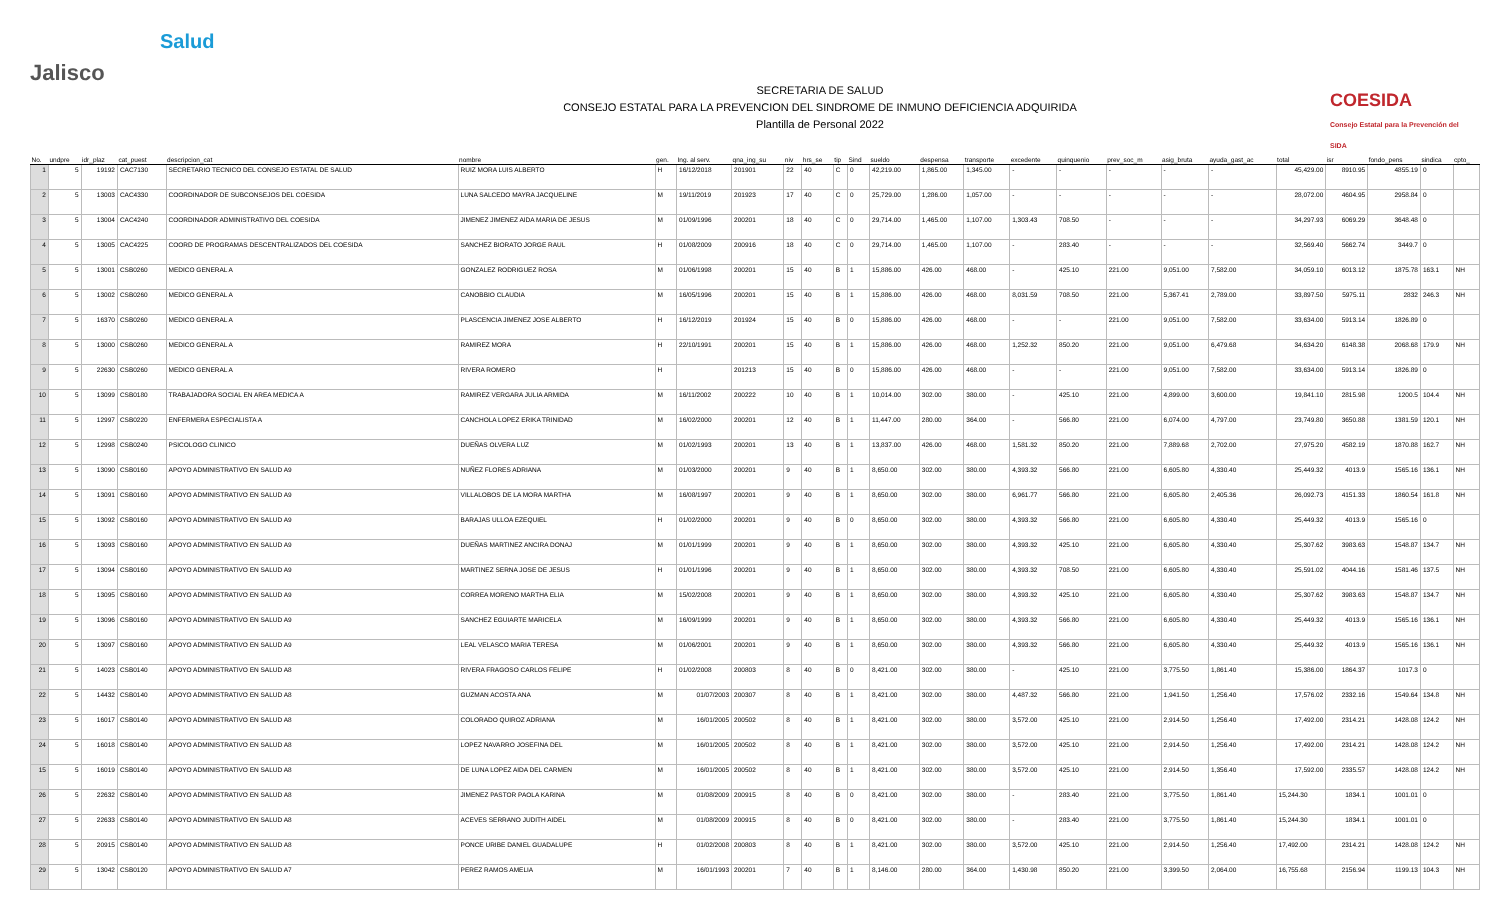Jalisco
Salud
SECRETARIA DE SALUD
CONSEJO ESTATAL PARA LA PREVENCION DEL SINDROME DE INMUNO DEFICIENCIA ADQUIRIDA
Plantilla de Personal 2022
COESIDA
Consejo Estatal para la Prevención del SIDA
| No. | undpre | idr_plaz | cat_puest | descripcion_cat | nombre | gen. | Ing. al serv. | qna_ing_su | niv | hrs_se | tip | Sind | sueldo | despensa | transporte | excedente | quinquenio | prev_soc_m | asig_bruta | ayuda_gast_ac | total | isr | fondo_pens | sindica | cpto_ |
| --- | --- | --- | --- | --- | --- | --- | --- | --- | --- | --- | --- | --- | --- | --- | --- | --- | --- | --- | --- | --- | --- | --- | --- | --- | --- |
| 1 | 5 | 19192 | CAC7130 | SECRETARIO TECNICO DEL CONSEJO ESTATAL DE SALUD | RUIZ MORA LUIS ALBERTO | H | 16/12/2018 | 201901 | 22 | 40 | C | 0 | 42,219.00 | 1,865.00 | 1,345.00 | - | - | - | - | - | 45,429.00 | 8910.95 | 4855.19 | 0 | |
| 2 | 5 | 13003 | CAC4330 | COORDINADOR DE SUBCONSEJOS DEL COESIDA | LUNA SALCEDO MAYRA JACQUELINE | M | 19/11/2019 | 201923 | 17 | 40 | C | 0 | 25,729.00 | 1,286.00 | 1,057.00 | - | - | - | - | - | 28,072.00 | 4604.95 | 2958.84 | 0 | |
| 3 | 5 | 13004 | CAC4240 | COORDINADOR ADMINISTRATIVO DEL COESIDA | JIMENEZ JIMENEZ AIDA MARIA DE JESUS | M | 01/09/1996 | 200201 | 18 | 40 | C | 0 | 29,714.00 | 1,465.00 | 1,107.00 | 1,303.43 | 708.50 | - | - | - | 34,297.93 | 6069.29 | 3648.48 | 0 | |
| 4 | 5 | 13005 | CAC4225 | COORD DE PROGRAMAS DESCENTRALIZADOS DEL COESIDA | SANCHEZ BIORATO JORGE RAUL | H | 01/08/2009 | 200916 | 18 | 40 | C | 0 | 29,714.00 | 1,465.00 | 1,107.00 | - | 283.40 | - | - | - | 32,569.40 | 5662.74 | 3449.7 | 0 | |
| 5 | 5 | 13001 | CSB0260 | MEDICO GENERAL A | GONZALEZ RODRIGUEZ ROSA | M | 01/06/1998 | 200201 | 15 | 40 | B | 1 | 15,886.00 | 426.00 | 468.00 | - | 425.10 | 221.00 | 9,051.00 | 7,582.00 | 34,059.10 | 6013.12 | 1875.78 | 163.1 | NH |
| 6 | 5 | 13002 | CSB0260 | MEDICO GENERAL A | CANOBBIO CLAUDIA | M | 16/05/1996 | 200201 | 15 | 40 | B | 1 | 15,886.00 | 426.00 | 468.00 | 8,031.59 | 708.50 | 221.00 | 5,367.41 | 2,789.00 | 33,897.50 | 5975.11 | 2832 | 246.3 | NH |
| 7 | 5 | 16370 | CSB0260 | MEDICO GENERAL A | PLASCENCIA JIMENEZ JOSE ALBERTO | H | 16/12/2019 | 201924 | 15 | 40 | B | 0 | 15,886.00 | 426.00 | 468.00 | - | - | 221.00 | 9,051.00 | 7,582.00 | 33,634.00 | 5913.14 | 1826.89 | 0 | |
| 8 | 5 | 13000 | CSB0260 | MEDICO GENERAL A | RAMIREZ MORA | H | 22/10/1991 | 200201 | 15 | 40 | B | 1 | 15,886.00 | 426.00 | 468.00 | 1,252.32 | 850.20 | 221.00 | 9,051.00 | 6,479.68 | 34,634.20 | 6148.38 | 2068.68 | 179.9 | NH |
| 9 | 5 | 22630 | CSB0260 | MEDICO GENERAL A | RIVERA ROMERO | H | | 201213 | 15 | 40 | B | 0 | 15,886.00 | 426.00 | 468.00 | - | - | 221.00 | 9,051.00 | 7,582.00 | 33,634.00 | 5913.14 | 1826.89 | 0 | |
| 10 | 5 | 13099 | CSB0180 | TRABAJADORA SOCIAL EN AREA MEDICA A | RAMIREZ VERGARA JULIA ARMIDA | M | 16/11/2002 | 200222 | 10 | 40 | B | 1 | 10,014.00 | 302.00 | 380.00 | - | 425.10 | 221.00 | 4,899.00 | 3,600.00 | 19,841.10 | 2815.98 | 1200.5 | 104.4 | NH |
| 11 | 5 | 12997 | CSB0220 | ENFERMERA ESPECIALISTA A | CANCHOLA LOPEZ ERIKA TRINIDAD | M | 16/02/2000 | 200201 | 12 | 40 | B | 1 | 11,447.00 | 280.00 | 364.00 | - | 566.80 | 221.00 | 6,074.00 | 4,797.00 | 23,749.80 | 3650.88 | 1381.59 | 120.1 | NH |
| 12 | 5 | 12998 | CSB0240 | PSICOLOGO CLINICO | DUEÑAS OLVERA LUZ | M | 01/02/1993 | 200201 | 13 | 40 | B | 1 | 13,837.00 | 426.00 | 468.00 | 1,581.32 | 850.20 | 221.00 | 7,889.68 | 2,702.00 | 27,975.20 | 4582.19 | 1870.88 | 162.7 | NH |
| 13 | 5 | 13090 | CSB0160 | APOYO ADMINISTRATIVO EN SALUD A9 | NUÑEZ FLORES ADRIANA | M | 01/03/2000 | 200201 | 9 | 40 | B | 1 | 8,650.00 | 302.00 | 380.00 | 4,393.32 | 566.80 | 221.00 | 6,605.80 | 4,330.40 | 25,449.32 | 4013.9 | 1565.16 | 136.1 | NH |
| 14 | 5 | 13091 | CSB0160 | APOYO ADMINISTRATIVO EN SALUD A9 | VILLALOBOS DE LA MORA MARTHA | M | 16/08/1997 | 200201 | 9 | 40 | B | 1 | 8,650.00 | 302.00 | 380.00 | 6,961.77 | 566.80 | 221.00 | 6,605.80 | 2,405.36 | 26,092.73 | 4151.33 | 1860.54 | 161.8 | NH |
| 15 | 5 | 13092 | CSB0160 | APOYO ADMINISTRATIVO EN SALUD A9 | BARAJAS ULLOA EZEQUIEL | H | 01/02/2000 | 200201 | 9 | 40 | B | 0 | 8,650.00 | 302.00 | 380.00 | 4,393.32 | 566.80 | 221.00 | 6,605.80 | 4,330.40 | 25,449.32 | 4013.9 | 1565.16 | 0 | |
| 16 | 5 | 13093 | CSB0160 | APOYO ADMINISTRATIVO EN SALUD A9 | DUEÑAS MARTINEZ ANCIRA DONAJ | M | 01/01/1999 | 200201 | 9 | 40 | B | 1 | 8,650.00 | 302.00 | 380.00 | 4,393.32 | 425.10 | 221.00 | 6,605.80 | 4,330.40 | 25,307.62 | 3983.63 | 1548.87 | 134.7 | NH |
| 17 | 5 | 13094 | CSB0160 | APOYO ADMINISTRATIVO EN SALUD A9 | MARTINEZ SERNA JOSE DE JESUS | H | 01/01/1996 | 200201 | 9 | 40 | B | 1 | 8,650.00 | 302.00 | 380.00 | 4,393.32 | 708.50 | 221.00 | 6,605.80 | 4,330.40 | 25,591.02 | 4044.16 | 1581.46 | 137.5 | NH |
| 18 | 5 | 13095 | CSB0160 | APOYO ADMINISTRATIVO EN SALUD A9 | CORREA MORENO MARTHA ELIA | M | 15/02/2008 | 200201 | 9 | 40 | B | 1 | 8,650.00 | 302.00 | 380.00 | 4,393.32 | 425.10 | 221.00 | 6,605.80 | 4,330.40 | 25,307.62 | 3983.63 | 1548.87 | 134.7 | NH |
| 19 | 5 | 13096 | CSB0160 | APOYO ADMINISTRATIVO EN SALUD A9 | SANCHEZ EGUIARTE MARICELA | M | 16/09/1999 | 200201 | 9 | 40 | B | 1 | 8,650.00 | 302.00 | 380.00 | 4,393.32 | 566.80 | 221.00 | 6,605.80 | 4,330.40 | 25,449.32 | 4013.9 | 1565.16 | 136.1 | NH |
| 20 | 5 | 13097 | CSB0160 | APOYO ADMINISTRATIVO EN SALUD A9 | LEAL VELASCO MARIA TERESA | M | 01/06/2001 | 200201 | 9 | 40 | B | 1 | 8,650.00 | 302.00 | 380.00 | 4,393.32 | 566.80 | 221.00 | 6,605.80 | 4,330.40 | 25,449.32 | 4013.9 | 1565.16 | 136.1 | NH |
| 21 | 5 | 14023 | CSB0140 | APOYO ADMINISTRATIVO EN SALUD A8 | RIVERA FRAGOSO CARLOS FELIPE | H | 01/02/2008 | 200803 | 8 | 40 | B | 0 | 8,421.00 | 302.00 | 380.00 | - | 425.10 | 221.00 | 3,775.50 | 1,861.40 | 15,386.00 | 1864.37 | 1017.3 | 0 | |
| 22 | 5 | 14432 | CSB0140 | APOYO ADMINISTRATIVO EN SALUD A8 | GUZMAN ACOSTA ANA | M | 01/07/2003 | 200307 | 8 | 40 | B | 1 | 8,421.00 | 302.00 | 380.00 | 4,487.32 | 566.80 | 221.00 | 1,941.50 | 1,256.40 | 17,576.02 | 2332.16 | 1549.64 | 134.8 | NH |
| 23 | 5 | 16017 | CSB0140 | APOYO ADMINISTRATIVO EN SALUD A8 | COLORADO QUIROZ ADRIANA | M | 16/01/2005 | 200502 | 8 | 40 | B | 1 | 8,421.00 | 302.00 | 380.00 | 3,572.00 | 425.10 | 221.00 | 2,914.50 | 1,256.40 | 17,492.00 | 2314.21 | 1428.08 | 124.2 | NH |
| 24 | 5 | 16018 | CSB0140 | APOYO ADMINISTRATIVO EN SALUD A8 | LOPEZ NAVARRO JOSEFINA DEL | M | 16/01/2005 | 200502 | 8 | 40 | B | 1 | 8,421.00 | 302.00 | 380.00 | 3,572.00 | 425.10 | 221.00 | 2,914.50 | 1,256.40 | 17,492.00 | 2314.21 | 1428.08 | 124.2 | NH |
| 15 | 5 | 16019 | CSB0140 | APOYO ADMINISTRATIVO EN SALUD A8 | DE LUNA LOPEZ AIDA DEL CARMEN | M | 16/01/2005 | 200502 | 8 | 40 | B | 1 | 8,421.00 | 302.00 | 380.00 | 3,572.00 | 425.10 | 221.00 | 2,914.50 | 1,356.40 | 17,592.00 | 2335.57 | 1428.08 | 124.2 | NH |
| 26 | 5 | 22632 | CSB0140 | APOYO ADMINISTRATIVO EN SALUD A8 | JIMENEZ PASTOR PAOLA KARINA | M | 01/08/2009 | 200915 | 8 | 40 | B | 0 | 8,421.00 | 302.00 | 380.00 | - | 283.40 | 221.00 | 3,775.50 | 1,861.40 | 15,244.30 | 1834.1 | 1001.01 | 0 | |
| 27 | 5 | 22633 | CSB0140 | APOYO ADMINISTRATIVO EN SALUD A8 | ACEVES SERRANO JUDITH AIDEL | M | 01/08/2009 | 200915 | 8 | 40 | B | 0 | 8,421.00 | 302.00 | 380.00 | - | 283.40 | 221.00 | 3,775.50 | 1,861.40 | 15,244.30 | 1834.1 | 1001.01 | 0 | |
| 28 | 5 | 20915 | CSB0140 | APOYO ADMINISTRATIVO EN SALUD A8 | PONCE URIBE DANIEL GUADALUPE | H | 01/02/2008 | 200803 | 8 | 40 | B | 1 | 8,421.00 | 302.00 | 380.00 | 3,572.00 | 425.10 | 221.00 | 2,914.50 | 1,256.40 | 17,492.00 | 2314.21 | 1428.08 | 124.2 | NH |
| 29 | 5 | 13042 | CSB0120 | APOYO ADMINISTRATIVO EN SALUD A7 | PEREZ RAMOS AMELIA | M | 16/01/1993 | 200201 | 7 | 40 | B | 1 | 8,146.00 | 280.00 | 364.00 | 1,430.98 | 850.20 | 221.00 | 3,399.50 | 2,064.00 | 16,755.68 | 2156.94 | 1199.13 | 104.3 | NH |